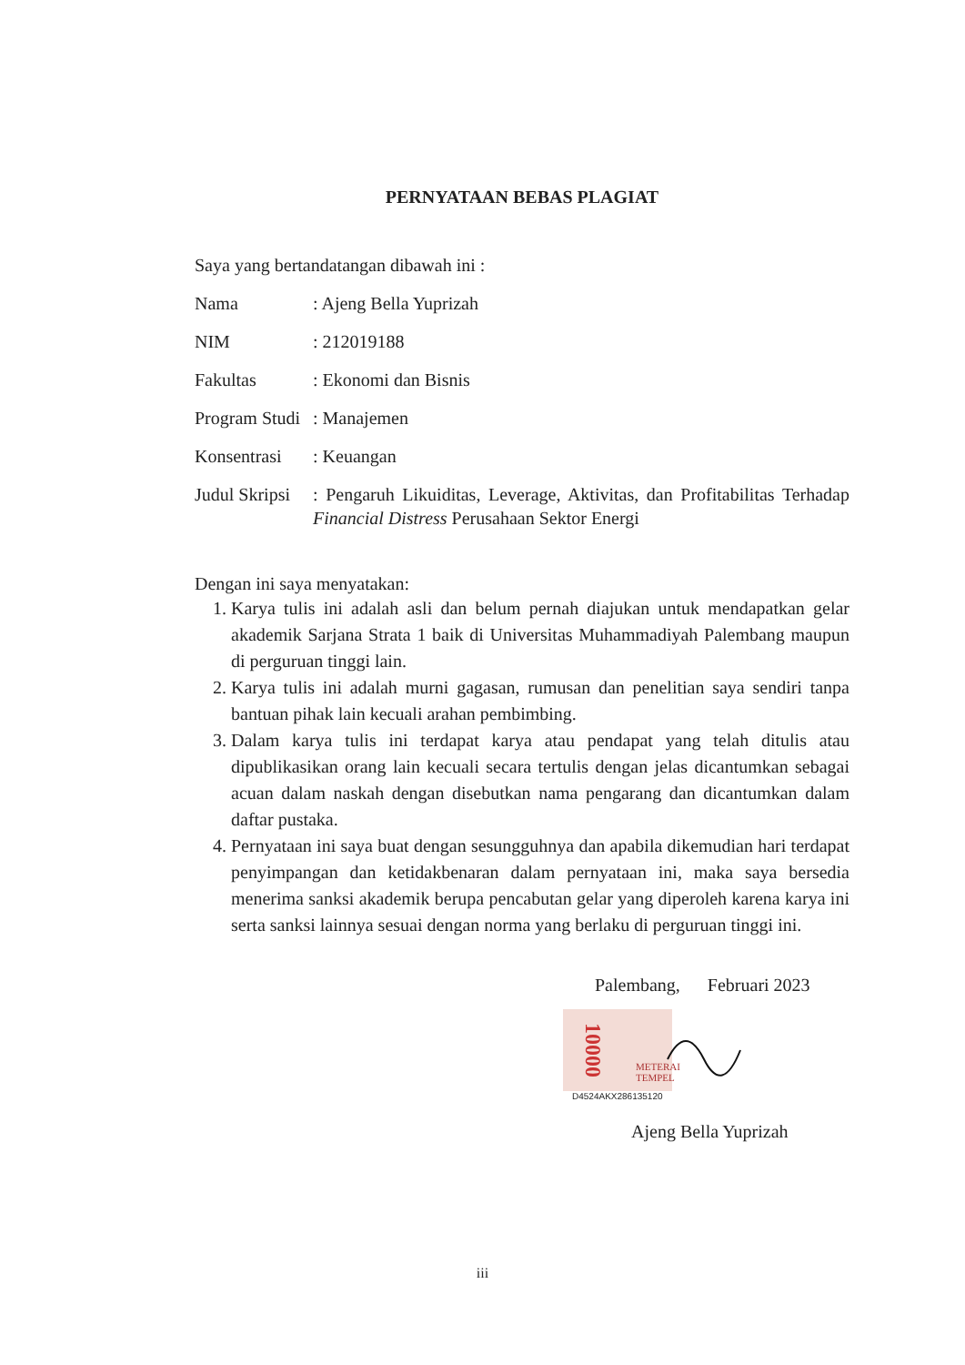PERNYATAAN BEBAS PLAGIAT
Saya yang bertandatangan dibawah ini :
| Nama | : Ajeng Bella Yuprizah |
| NIM | : 212019188 |
| Fakultas | : Ekonomi dan Bisnis |
| Program Studi | : Manajemen |
| Konsentrasi | : Keuangan |
| Judul Skripsi | : Pengaruh Likuiditas, Leverage, Aktivitas, dan Profitabilitas Terhadap Financial Distress Perusahaan Sektor Energi |
Dengan ini saya menyatakan:
1. Karya tulis ini adalah asli dan belum pernah diajukan untuk mendapatkan gelar akademik Sarjana Strata 1 baik di Universitas Muhammadiyah Palembang maupun di perguruan tinggi lain.
2. Karya tulis ini adalah murni gagasan, rumusan dan penelitian saya sendiri tanpa bantuan pihak lain kecuali arahan pembimbing.
3. Dalam karya tulis ini terdapat karya atau pendapat yang telah ditulis atau dipublikasikan orang lain kecuali secara tertulis dengan jelas dicantumkan sebagai acuan dalam naskah dengan disebutkan nama pengarang dan dicantumkan dalam daftar pustaka.
4. Pernyataan ini saya buat dengan sesungguhnya dan apabila dikemudian hari terdapat penyimpangan dan ketidakbenaran dalam pernyataan ini, maka saya bersedia menerima sanksi akademik berupa pencabutan gelar yang diperoleh karena karya ini serta sanksi lainnya sesuai dengan norma yang berlaku di perguruan tinggi ini.
Palembang, Februari 2023
10000
METERAI
TEMPEL
D4524AKX286135120
Ajeng Bella Yuprizah
iii